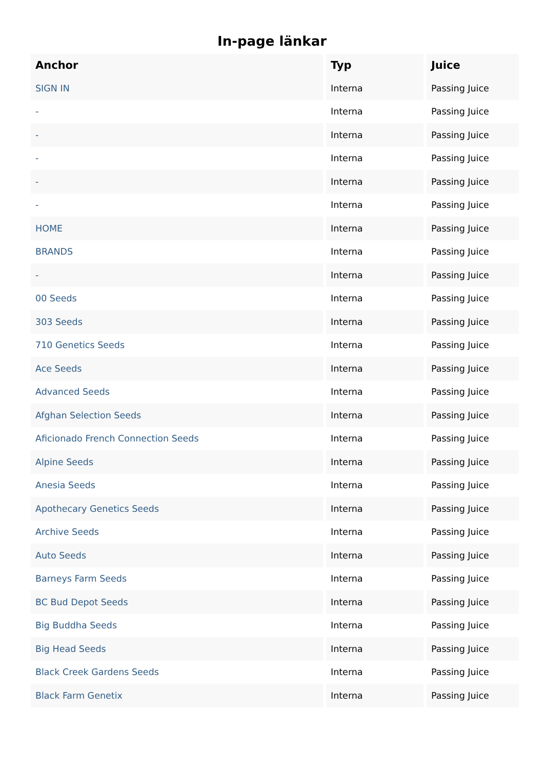In-page länkar
| Anchor | Typ | Juice |
| --- | --- | --- |
| SIGN IN | Interna | Passing Juice |
| - | Interna | Passing Juice |
| - | Interna | Passing Juice |
| - | Interna | Passing Juice |
| - | Interna | Passing Juice |
| - | Interna | Passing Juice |
| HOME | Interna | Passing Juice |
| BRANDS | Interna | Passing Juice |
| - | Interna | Passing Juice |
| 00 Seeds | Interna | Passing Juice |
| 303 Seeds | Interna | Passing Juice |
| 710 Genetics Seeds | Interna | Passing Juice |
| Ace Seeds | Interna | Passing Juice |
| Advanced Seeds | Interna | Passing Juice |
| Afghan Selection Seeds | Interna | Passing Juice |
| Aficionado French Connection Seeds | Interna | Passing Juice |
| Alpine Seeds | Interna | Passing Juice |
| Anesia Seeds | Interna | Passing Juice |
| Apothecary Genetics Seeds | Interna | Passing Juice |
| Archive Seeds | Interna | Passing Juice |
| Auto Seeds | Interna | Passing Juice |
| Barneys Farm Seeds | Interna | Passing Juice |
| BC Bud Depot Seeds | Interna | Passing Juice |
| Big Buddha Seeds | Interna | Passing Juice |
| Big Head Seeds | Interna | Passing Juice |
| Black Creek Gardens Seeds | Interna | Passing Juice |
| Black Farm Genetix | Interna | Passing Juice |